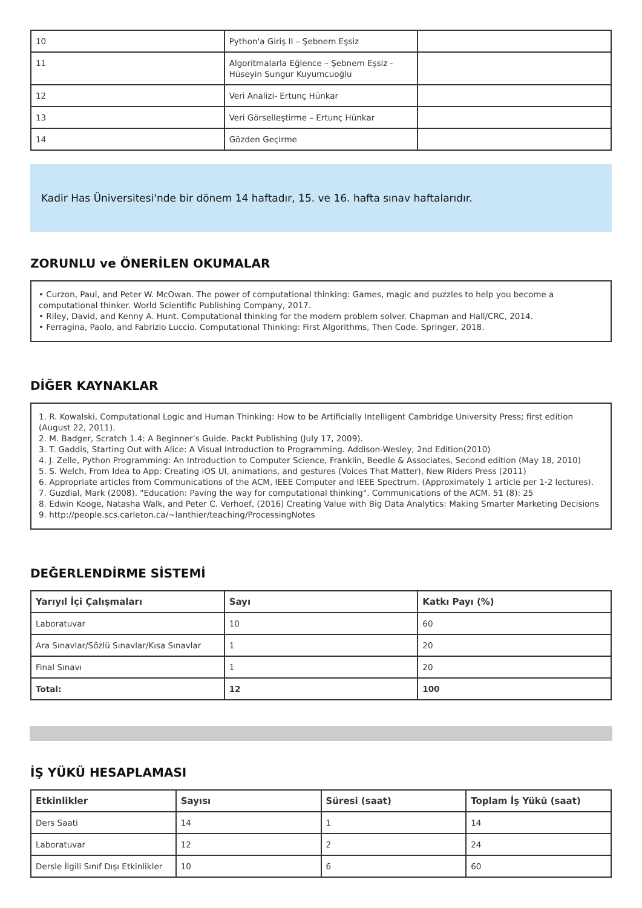| 10 | Python'a Giriş II – Şebnem Eşsiz | |
| 11 | Algoritmalarla Eğlence – Şebnem Eşsiz - Hüseyin Sungur Kuyumcuoğlu | |
| 12 | Veri Analizi- Ertunç Hünkar | |
| 13 | Veri Görselleştirme – Ertunç Hünkar | |
| 14 | Gözden Geçirme | |
Kadir Has Üniversitesi'nde bir dönem 14 haftadır, 15. ve 16. hafta sınav haftalarıdır.
ZORUNLU ve ÖNERİLEN OKUMALAR
• Curzon, Paul, and Peter W. McOwan. The power of computational thinking: Games, magic and puzzles to help you become a computational thinker. World Scientific Publishing Company, 2017.
• Riley, David, and Kenny A. Hunt. Computational thinking for the modern problem solver. Chapman and Hall/CRC, 2014.
• Ferragina, Paolo, and Fabrizio Luccio. Computational Thinking: First Algorithms, Then Code. Springer, 2018.
DİĞER KAYNAKLAR
1. R. Kowalski, Computational Logic and Human Thinking: How to be Artificially Intelligent Cambridge University Press; first edition (August 22, 2011).
2. M. Badger, Scratch 1.4: A Beginner’s Guide. Packt Publishing (July 17, 2009).
3. T. Gaddis, Starting Out with Alice: A Visual Introduction to Programming. Addison-Wesley, 2nd Edition(2010)
4. J. Zelle, Python Programming: An Introduction to Computer Science, Franklin, Beedle & Associates, Second edition (May 18, 2010)
5. S. Welch, From Idea to App: Creating iOS UI, animations, and gestures (Voices That Matter), New Riders Press (2011)
6. Appropriate articles from Communications of the ACM, IEEE Computer and IEEE Spectrum. (Approximately 1 article per 1-2 lectures).
7. Guzdial, Mark (2008). "Education: Paving the way for computational thinking". Communications of the ACM. 51 (8): 25
8. Edwin Kooge, Natasha Walk, and Peter C. Verhoef, (2016) Creating Value with Big Data Analytics: Making Smarter Marketing Decisions
9. http://people.scs.carleton.ca/~lanthier/teaching/ProcessingNotes
DEĞERLENDİRME SİSTEMİ
| Yarıyıl İçi Çalışmaları | Sayı | Katkı Payı (%) |
| --- | --- | --- |
| Laboratuvar | 10 | 60 |
| Ara Sınavlar/Sözlü Sınavlar/Kısa Sınavlar | 1 | 20 |
| Final Sınavı | 1 | 20 |
| Total: | 12 | 100 |
İŞ YÜKÜ HESAPLAMASI
| Etkinlikler | Sayısı | Süresi (saat) | Toplam İş Yükü (saat) |
| --- | --- | --- | --- |
| Ders Saati | 14 | 1 | 14 |
| Laboratuvar | 12 | 2 | 24 |
| Dersle İlgili Sınıf Dışı Etkinlikler | 10 | 6 | 60 |